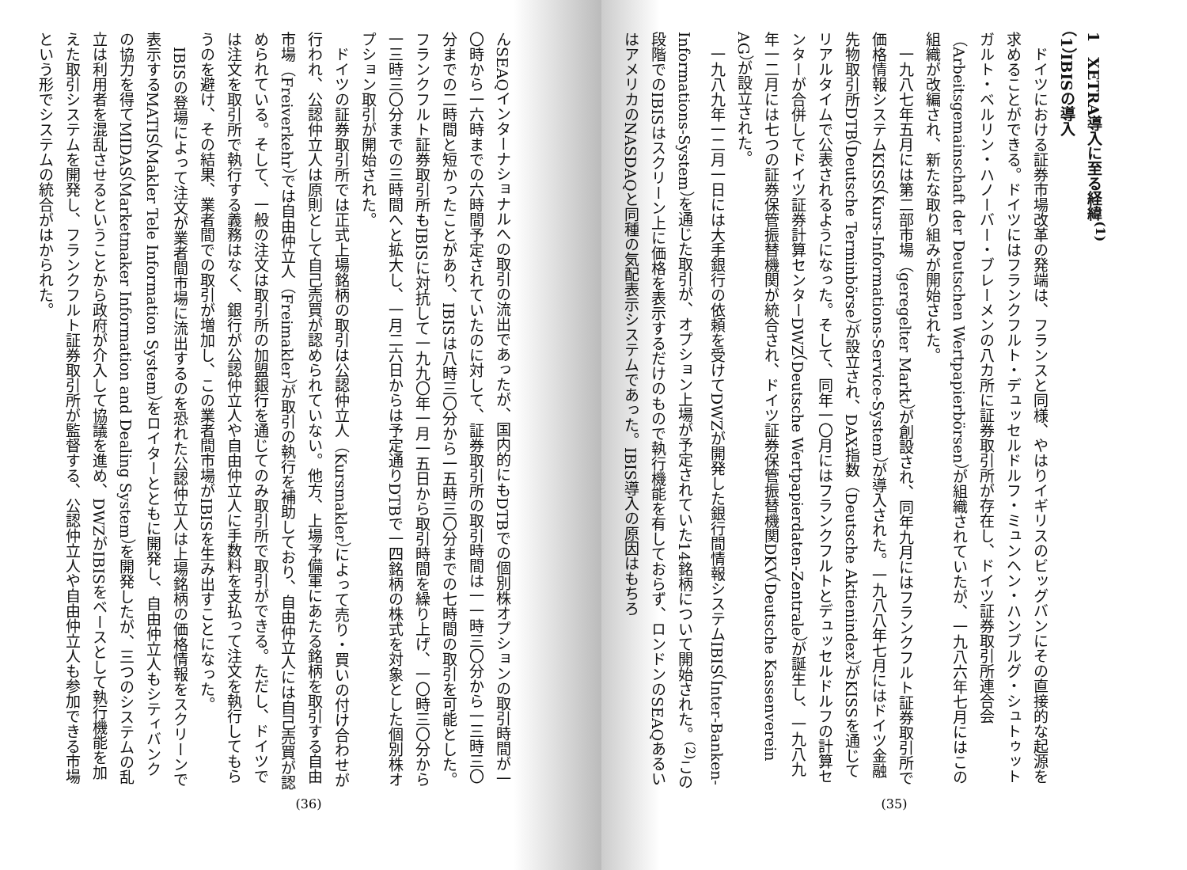1　XETRA導入に至る経緯<sup>(1)</sup>
（1）IBISの導入
ドイツにおける証券市場改革の発端は、フランスと同様、やはりイギリスのビッグバンにその直接的な起源を求めることができる。ドイツにはフランクフルト・デュッセルドルフ・ミュンヘン・ハンブルグ・シュトゥットガルト・ベルリン・ハノーバー・ブレーメンの八カ所に証券取引所が存在し、ドイツ証券取引所連合会（Arbeitsgemainschaft der Deutschen Wertpapierbörsen）が組織されていたが、一九八六年七月にはこの組織が改編され、新たな取り組みが開始された。
一九八七年五月には第二部市場（geregelter Markt）が創設され、同年九月にはフランクフルト証券取引所で価格情報システムKISS（Kurs-Informations-Service-System）が導入された。一九八八年七月にはドイツ金融先物取引所DTB（Deutsche Terminbörse）が設立され、DAX指数（Deutsche Aktienindex）がKISSを通じてリアルタイムで公表されるようになった。そして、同年一〇月にはフランクフルトとデュッセルドルフの計算センターが合併してドイツ証券計算センターDWZ（Deutsche Wertpapierdaten-Zentrale）が誕生し、一九八九年一二月には七つの証券保管振替機関が統合され、ドイツ証券保管振替機関DKV（Deutsche Kassenverein AG）が設立された。
一九八九年一二月一日には大手銀行の依頼を受けてDWZが開発した銀行間情報システムIBIS（Inter-Banken-Informations-System）を通じた取引が、オプション上場が予定されていた14銘柄について開始された。<sup>(2)</sup>この段階でのIBISはスクリーン上に価格を表示するだけのもので執行機能を有しておらず、ロンドンのSEAQあるいはアメリカのNASDAQと同種の気配表示システムであった。IBIS導入の原因はもちろ
(35)
んSEAQインターナショナルへの取引の流出であったが、国内的にもDTBでの個別株オプションの取引時間が一〇時から一六時までの六時間予定されていたのに対して、証券取引所の取引時間は一一時三〇分から一三時三〇分までの二時間と短かったことがあり、IBISは八時三〇分から一五時三〇分までの七時間の取引を可能とした。フランクフルト証券取引所もIBISに対抗して一九九〇年一月一五日から取引時間を繰り上げ、一〇時三〇分から一三時三〇分までの三時間へと拡大し、一月二六日からは予定通りDTBで一四銘柄の株式を対象とした個別株オプション取引が開始された。
ドイツの証券取引所では正式上場銘柄の取引は公認仲立人（Kursmakler）によって売り・買いの付け合わせが行われ、公認仲立人は原則として自己売買が認められていない。他方、上場予備軍にあたる銘柄を取引する自由市場（Freiverkehr）では自由仲立人（Freimakler）が取引の執行を補助しており、自由仲立人には自己売買が認められている。そして、一般の注文は取引所の加盟銀行を通じてのみ取引所で取引ができる。ただし、ドイツでは注文を取引所で執行する義務はなく、銀行が公認仲立人や自由仲立人に手数料を支払って注文を執行してもらうのを避け、その結果、業者間での取引が増加し、この業者間市場がIBISを生み出すことになった。
IBISの登場によって注文が業者間市場に流出するのを恐れた公認仲立人は上場銘柄の価格情報をスクリーンで表示するMATIS（Makler Tele Information System）をロイターとともに開発し、自由仲立人もシティバンクの協力を得てMIDAS（Marketmaker Information and Dealing System）を開発したが、三つのシステムの乱立は利用者を混乱させるということから政府が介入して協議を進め、DWZがIBISをベースとして執行機能を加えた取引システムを開発し、フランクフルト証券取引所が監督する、公認仲立人や自由仲立人も参加できる市場という形でシステムの統合がはかられた。
(36)